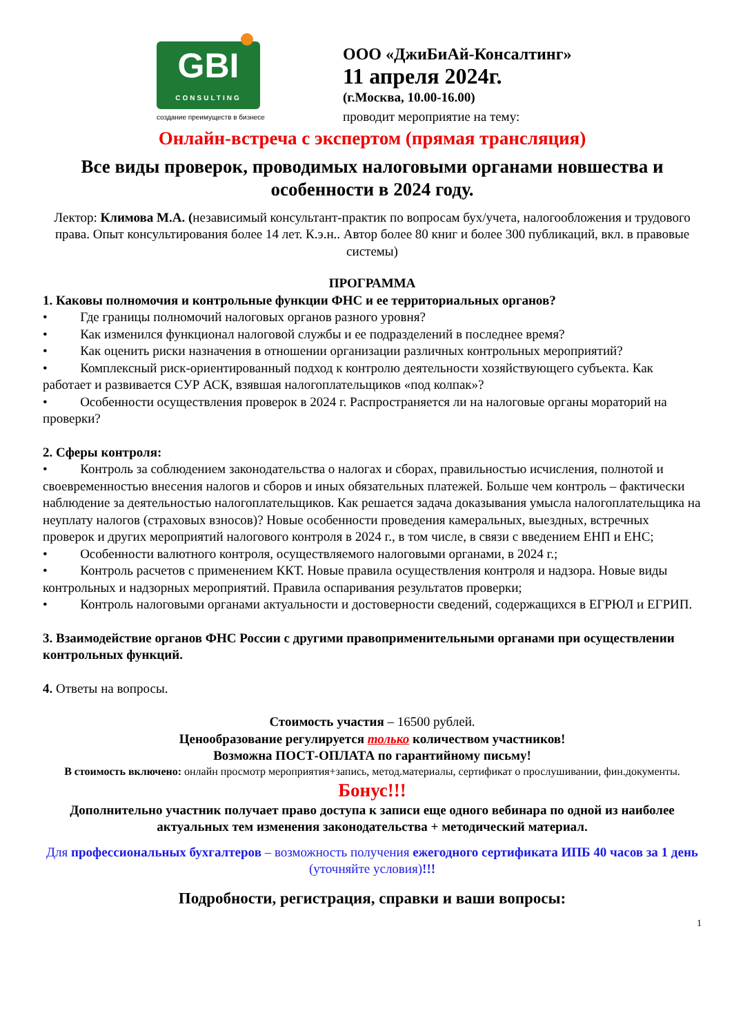GBI
CONSULTING
создание преимуществ в бизнесе
ООО «ДжиБиАй-Консалтинг»
11 апреля 2024г.
(г.Москва, 10.00-16.00)
проводит мероприятие на тему:
Онлайн-встреча с экспертом (прямая трансляция)
Все виды проверок, проводимых налоговыми органами новшества и особенности в 2024 году.
Лектор: Климова М.А. (независимый консультант-практик по вопросам бух/учета, налогообложения и трудового права. Опыт консультирования более 14 лет. К.э.н.. Автор более 80 книг и более 300 публикаций, вкл. в правовые системы)
ПРОГРАММА
1. Каковы полномочия и контрольные функции ФНС и ее территориальных органов?
• Где границы полномочий налоговых органов разного уровня?
• Как изменился функционал налоговой службы и ее подразделений в последнее время?
• Как оценить риски назначения в отношении организации различных контрольных мероприятий?
• Комплексный риск-ориентированный подход к контролю деятельности хозяйствующего субъекта. Как работает и развивается СУР АСК, взявшая налогоплательщиков «под колпак»?
• Особенности осуществления проверок в 2024 г. Распространяется ли на налоговые органы мораторий на проверки?
2. Сферы контроля:
• Контроль за соблюдением законодательства о налогах и сборах, правильностью исчисления, полнотой и своевременностью внесения налогов и сборов и иных обязательных платежей. Больше чем контроль – фактически наблюдение за деятельностью налогоплательщиков. Как решается задача доказывания умысла налогоплательщика на неуплату налогов (страховых взносов)? Новые особенности проведения камеральных, выездных, встречных проверок и других мероприятий налогового контроля в 2024 г., в том числе, в связи с введением ЕНП и ЕНС;
• Особенности валютного контроля, осуществляемого налоговыми органами, в 2024 г.;
• Контроль расчетов с применением ККТ. Новые правила осуществления контроля и надзора. Новые виды контрольных и надзорных мероприятий. Правила оспаривания результатов проверки;
• Контроль налоговыми органами актуальности и достоверности сведений, содержащихся в ЕГРЮЛ и ЕГРИП.
3. Взаимодействие органов ФНС России с другими правоприменительными органами при осуществлении контрольных функций.
4. Ответы на вопросы.
Стоимость участия – 16500 рублей.
Ценообразование регулируется только количеством участников!
Возможна ПОСТ-ОПЛАТА по гарантийному письму!
В стоимость включено: онлайн просмотр мероприятия+запись, метод.материалы, сертификат о прослушивании, фин.документы.
Бонус!!!
Дополнительно участник получает право доступа к записи еще одного вебинара по одной из наиболее актуальных тем изменения законодательства + методический материал.
Для профессиональных бухгалтеров – возможность получения ежегодного сертификата ИПБ 40 часов за 1 день (уточняйте условия)!!!
Подробности, регистрация, справки и ваши вопросы:
1